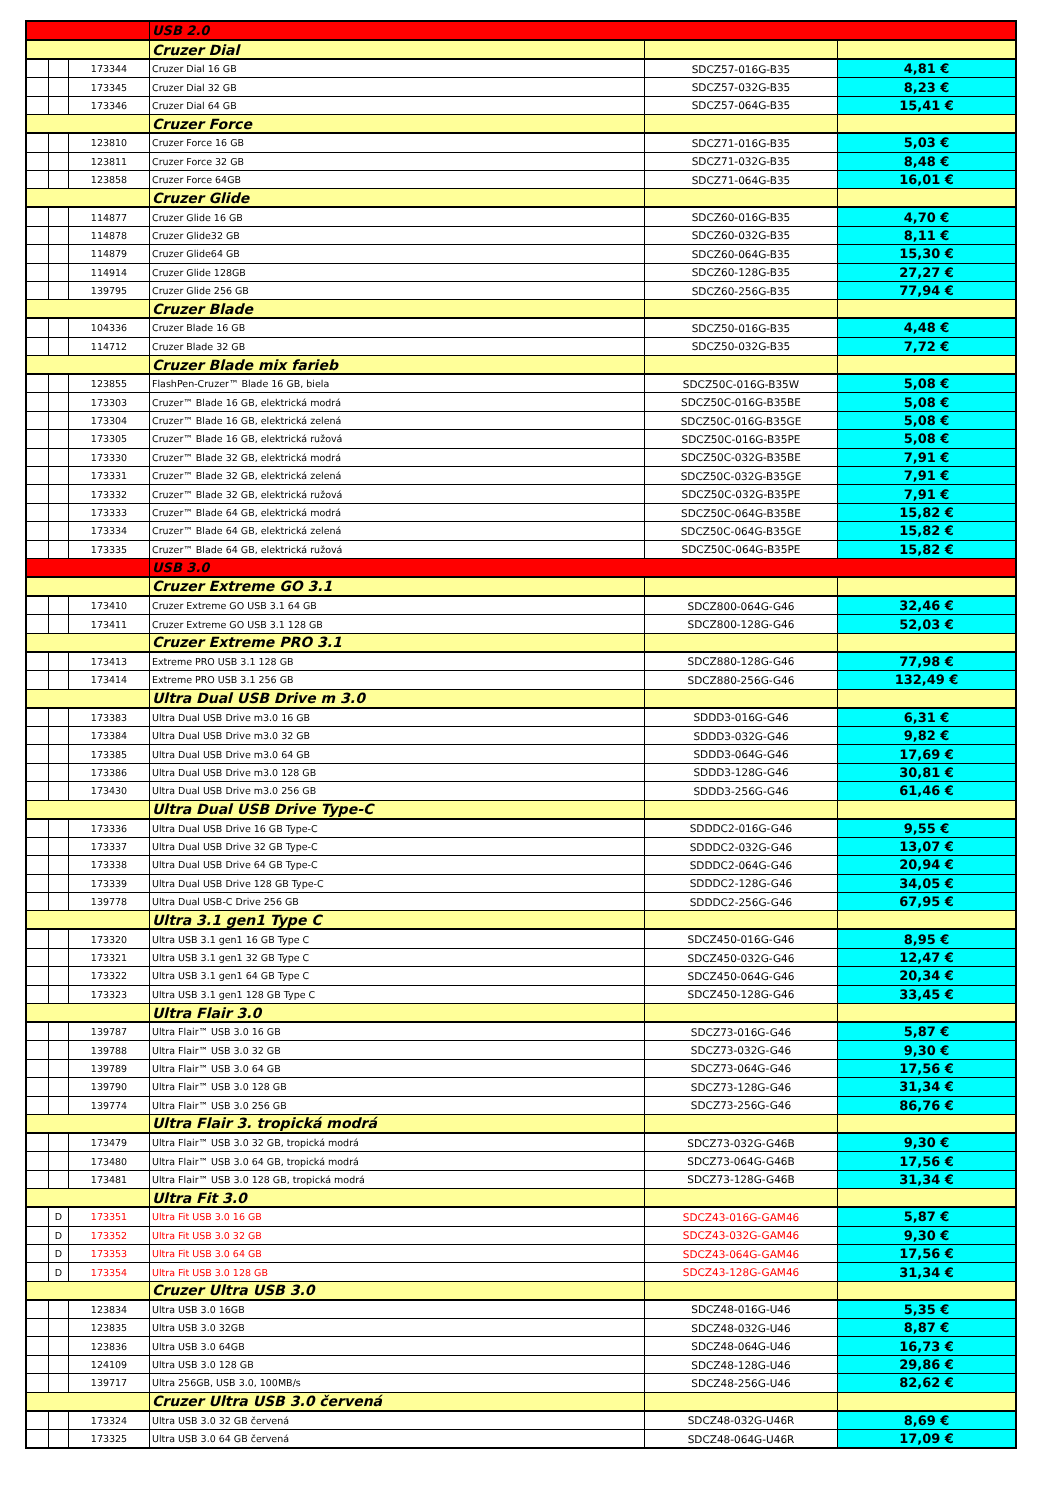| | | | USB 2.0 | | |
| | | | Cruzer Dial | | |
| | | 173344 | Cruzer Dial 16 GB | SDCZ57-016G-B35 | 4,81 € |
| | | 173345 | Cruzer Dial 32 GB | SDCZ57-032G-B35 | 8,23 € |
| | | 173346 | Cruzer Dial 64 GB | SDCZ57-064G-B35 | 15,41 € |
| | | | Cruzer Force | | |
| | | 123810 | Cruzer Force 16 GB | SDCZ71-016G-B35 | 5,03 € |
| | | 123811 | Cruzer Force 32 GB | SDCZ71-032G-B35 | 8,48 € |
| | | 123858 | Cruzer Force 64GB | SDCZ71-064G-B35 | 16,01 € |
| | | | Cruzer Glide | | |
| | | 114877 | Cruzer Glide 16 GB | SDCZ60-016G-B35 | 4,70 € |
| | | 114878 | Cruzer Glide32 GB | SDCZ60-032G-B35 | 8,11 € |
| | | 114879 | Cruzer Glide64 GB | SDCZ60-064G-B35 | 15,30 € |
| | | 114914 | Cruzer Glide 128GB | SDCZ60-128G-B35 | 27,27 € |
| | | 139795 | Cruzer Glide 256 GB | SDCZ60-256G-B35 | 77,94 € |
| | | | Cruzer Blade | | |
| | | 104336 | Cruzer Blade 16 GB | SDCZ50-016G-B35 | 4,48 € |
| | | 114712 | Cruzer Blade 32 GB | SDCZ50-032G-B35 | 7,72 € |
| | | | Cruzer Blade mix farieb | | |
| | | 123855 | FlashPen-Cruzer™ Blade 16 GB, biela | SDCZ50C-016G-B35W | 5,08 € |
| | | 173303 | Cruzer™ Blade 16 GB, elektrická modrá | SDCZ50C-016G-B35BE | 5,08 € |
| | | 173304 | Cruzer™ Blade 16 GB, elektrická zelená | SDCZ50C-016G-B35GE | 5,08 € |
| | | 173305 | Cruzer™ Blade 16 GB, elektrická ružová | SDCZ50C-016G-B35PE | 5,08 € |
| | | 173330 | Cruzer™ Blade 32 GB, elektrická modrá | SDCZ50C-032G-B35BE | 7,91 € |
| | | 173331 | Cruzer™ Blade 32 GB, elektrická zelená | SDCZ50C-032G-B35GE | 7,91 € |
| | | 173332 | Cruzer™ Blade 32 GB, elektrická ružová | SDCZ50C-032G-B35PE | 7,91 € |
| | | 173333 | Cruzer™ Blade 64 GB, elektrická modrá | SDCZ50C-064G-B35BE | 15,82 € |
| | | 173334 | Cruzer™ Blade 64 GB, elektrická zelená | SDCZ50C-064G-B35GE | 15,82 € |
| | | 173335 | Cruzer™ Blade 64 GB, elektrická ružová | SDCZ50C-064G-B35PE | 15,82 € |
| | | | USB 3.0 | | |
| | | | Cruzer Extreme GO 3.1 | | |
| | | 173410 | Cruzer Extreme GO USB 3.1 64 GB | SDCZ800-064G-G46 | 32,46 € |
| | | 173411 | Cruzer Extreme GO USB 3.1 128 GB | SDCZ800-128G-G46 | 52,03 € |
| | | | Cruzer Extreme PRO 3.1 | | |
| | | 173413 | Extreme PRO USB 3.1 128 GB | SDCZ880-128G-G46 | 77,98 € |
| | | 173414 | Extreme PRO USB 3.1 256 GB | SDCZ880-256G-G46 | 132,49 € |
| | | | Ultra Dual USB Drive m 3.0 | | |
| | | 173383 | Ultra Dual USB Drive m3.0 16 GB | SDDD3-016G-G46 | 6,31 € |
| | | 173384 | Ultra Dual USB Drive m3.0 32 GB | SDDD3-032G-G46 | 9,82 € |
| | | 173385 | Ultra Dual USB Drive m3.0 64 GB | SDDD3-064G-G46 | 17,69 € |
| | | 173386 | Ultra Dual USB Drive m3.0 128 GB | SDDD3-128G-G46 | 30,81 € |
| | | 173430 | Ultra Dual USB Drive m3.0 256 GB | SDDD3-256G-G46 | 61,46 € |
| | | | Ultra Dual USB Drive Type-C | | |
| | | 173336 | Ultra Dual USB Drive 16 GB Type-C | SDDDC2-016G-G46 | 9,55 € |
| | | 173337 | Ultra Dual USB Drive 32 GB Type-C | SDDDC2-032G-G46 | 13,07 € |
| | | 173338 | Ultra Dual USB Drive 64 GB Type-C | SDDDC2-064G-G46 | 20,94 € |
| | | 173339 | Ultra Dual USB Drive 128 GB Type-C | SDDDC2-128G-G46 | 34,05 € |
| | | 139778 | Ultra Dual USB-C Drive 256 GB | SDDDC2-256G-G46 | 67,95 € |
| | | | Ultra 3.1 gen1 Type C | | |
| | | 173320 | Ultra USB 3.1 gen1 16 GB Type C | SDCZ450-016G-G46 | 8,95 € |
| | | 173321 | Ultra USB 3.1 gen1 32 GB Type C | SDCZ450-032G-G46 | 12,47 € |
| | | 173322 | Ultra USB 3.1 gen1 64 GB Type C | SDCZ450-064G-G46 | 20,34 € |
| | | 173323 | Ultra USB 3.1 gen1 128 GB Type C | SDCZ450-128G-G46 | 33,45 € |
| | | | Ultra Flair 3.0 | | |
| | | 139787 | Ultra Flair™ USB 3.0 16 GB | SDCZ73-016G-G46 | 5,87 € |
| | | 139788 | Ultra Flair™ USB 3.0 32 GB | SDCZ73-032G-G46 | 9,30 € |
| | | 139789 | Ultra Flair™ USB 3.0 64 GB | SDCZ73-064G-G46 | 17,56 € |
| | | 139790 | Ultra Flair™ USB 3.0 128 GB | SDCZ73-128G-G46 | 31,34 € |
| | | 139774 | Ultra Flair™ USB 3.0 256 GB | SDCZ73-256G-G46 | 86,76 € |
| | | | Ultra Flair 3. tropická modrá | | |
| | | 173479 | Ultra Flair™ USB 3.0 32 GB, tropická modrá | SDCZ73-032G-G46B | 9,30 € |
| | | 173480 | Ultra Flair™ USB 3.0 64 GB, tropická modrá | SDCZ73-064G-G46B | 17,56 € |
| | | 173481 | Ultra Flair™ USB 3.0 128 GB, tropická modrá | SDCZ73-128G-G46B | 31,34 € |
| | | | Ultra Fit 3.0 | | |
| | D | 173351 | Ultra Fit USB 3.0 16 GB | SDCZ43-016G-GAM46 | 5,87 € |
| | D | 173352 | Ultra Fit USB 3.0 32 GB | SDCZ43-032G-GAM46 | 9,30 € |
| | D | 173353 | Ultra Fit USB 3.0 64 GB | SDCZ43-064G-GAM46 | 17,56 € |
| | D | 173354 | Ultra Fit USB 3.0 128 GB | SDCZ43-128G-GAM46 | 31,34 € |
| | | | Cruzer Ultra USB 3.0 | | |
| | | 123834 | Ultra USB 3.0 16GB | SDCZ48-016G-U46 | 5,35 € |
| | | 123835 | Ultra USB 3.0 32GB | SDCZ48-032G-U46 | 8,87 € |
| | | 123836 | Ultra USB 3.0 64GB | SDCZ48-064G-U46 | 16,73 € |
| | | 124109 | Ultra USB 3.0 128 GB | SDCZ48-128G-U46 | 29,86 € |
| | | 139717 | Ultra 256GB, USB 3.0, 100MB/s | SDCZ48-256G-U46 | 82,62 € |
| | | | Cruzer Ultra USB 3.0 červená | | |
| | | 173324 | Ultra USB 3.0 32 GB červená | SDCZ48-032G-U46R | 8,69 € |
| | | 173325 | Ultra USB 3.0 64 GB červená | SDCZ48-064G-U46R | 17,09 € |